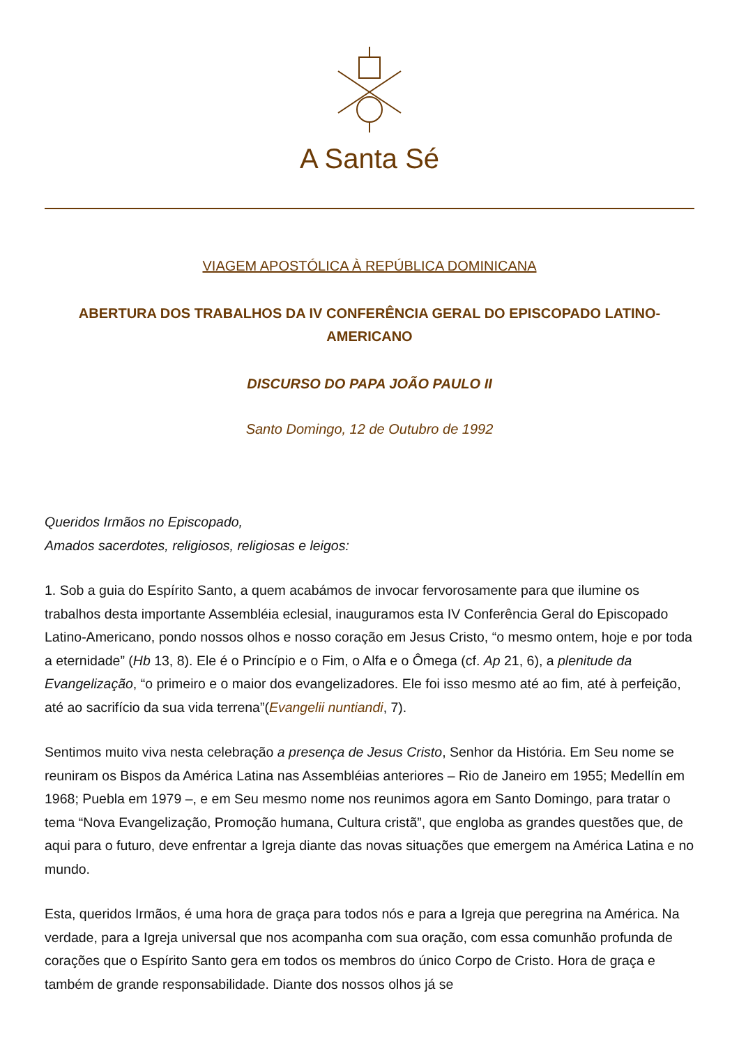A Santa Sé
VIAGEM APOSTÓLICA À REPÚBLICA DOMINICANA
ABERTURA DOS TRABALHOS DA IV CONFERÊNCIA GERAL DO EPISCOPADO LATINO-AMERICANO
DISCURSO DO PAPA JOÃO PAULO II
Santo Domingo, 12 de Outubro de 1992
Queridos Irmãos no Episcopado,
Amados sacerdotes, religiosos, religiosas e leigos:
1. Sob a guia do Espírito Santo, a quem acabámos de invocar fervorosamente para que ilumine os trabalhos desta importante Assembléia eclesial, inauguramos esta IV Conferência Geral do Episcopado Latino-Americano, pondo nossos olhos e nosso coração em Jesus Cristo, “o mesmo ontem, hoje e por toda a eternidade” (Hb 13, 8). Ele é o Princípio e o Fim, o Alfa e o Ômega (cf. Ap 21, 6), a plenitude da Evangelização, “o primeiro e o maior dos evangelizadores. Ele foi isso mesmo até ao fim, até à perfeição, até ao sacrifício da sua vida terrena”(Evangelii nuntiandi, 7).
Sentimos muito viva nesta celebração a presença de Jesus Cristo, Senhor da História. Em Seu nome se reuniram os Bispos da América Latina nas Assembléias anteriores – Rio de Janeiro em 1955; Medellín em 1968; Puebla em 1979 –, e em Seu mesmo nome nos reunimos agora em Santo Domingo, para tratar o tema “Nova Evangelização, Promoção humana, Cultura cristã”, que engloba as grandes questões que, de aqui para o futuro, deve enfrentar a Igreja diante das novas situações que emergem na América Latina e no mundo.
Esta, queridos Irmãos, é uma hora de graça para todos nós e para a Igreja que peregrina na América. Na verdade, para a Igreja universal que nos acompanha com sua oração, com essa comunhão profunda de corações que o Espírito Santo gera em todos os membros do único Corpo de Cristo. Hora de graça e também de grande responsabilidade. Diante dos nossos olhos já se